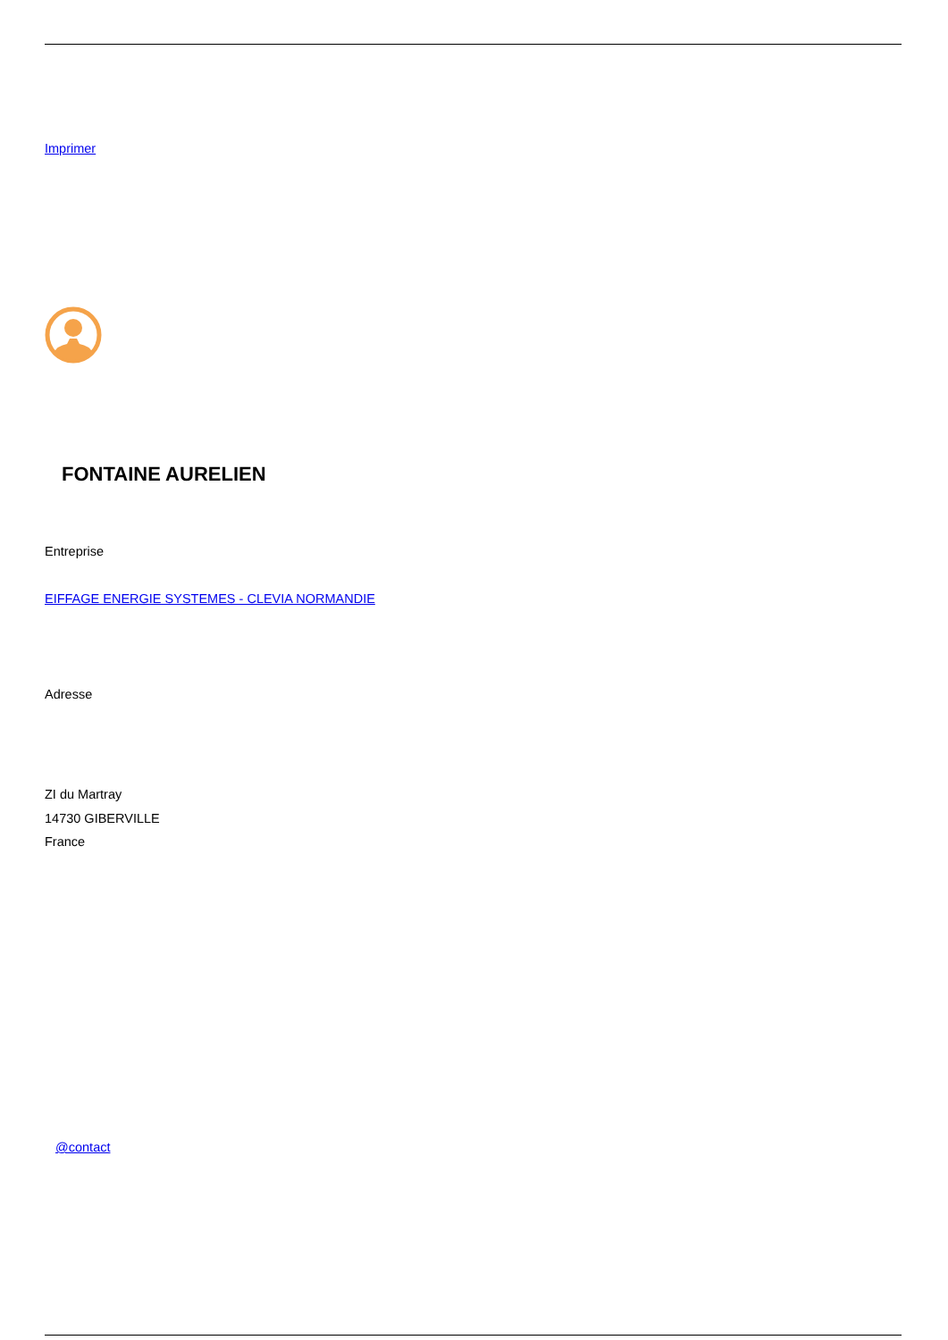Imprimer
FONTAINE AURELIEN
Entreprise
EIFFAGE ENERGIE SYSTEMES - CLEVIA NORMANDIE
Adresse
ZI du Martray
14730 GIBERVILLE
France
@contact